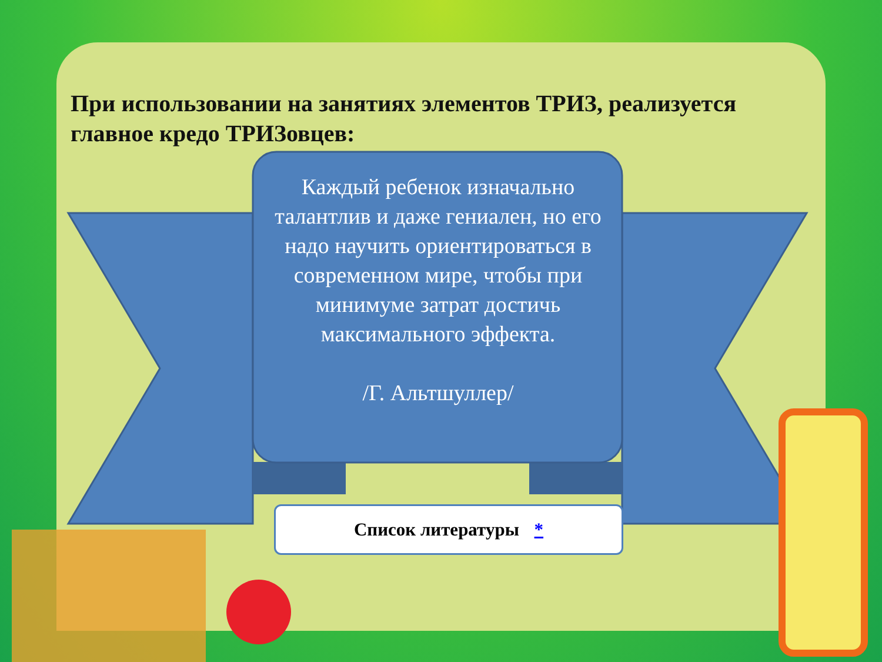При использовании на занятиях элементов ТРИЗ, реализуется главное кредо ТРИЗовцев:
Каждый ребенок изначально талантлив и даже гениален, но его надо научить ориентироваться в современном мире, чтобы при минимуме затрат достичь максимального эффекта.
/Г. Альтшуллер/
Список литературы *